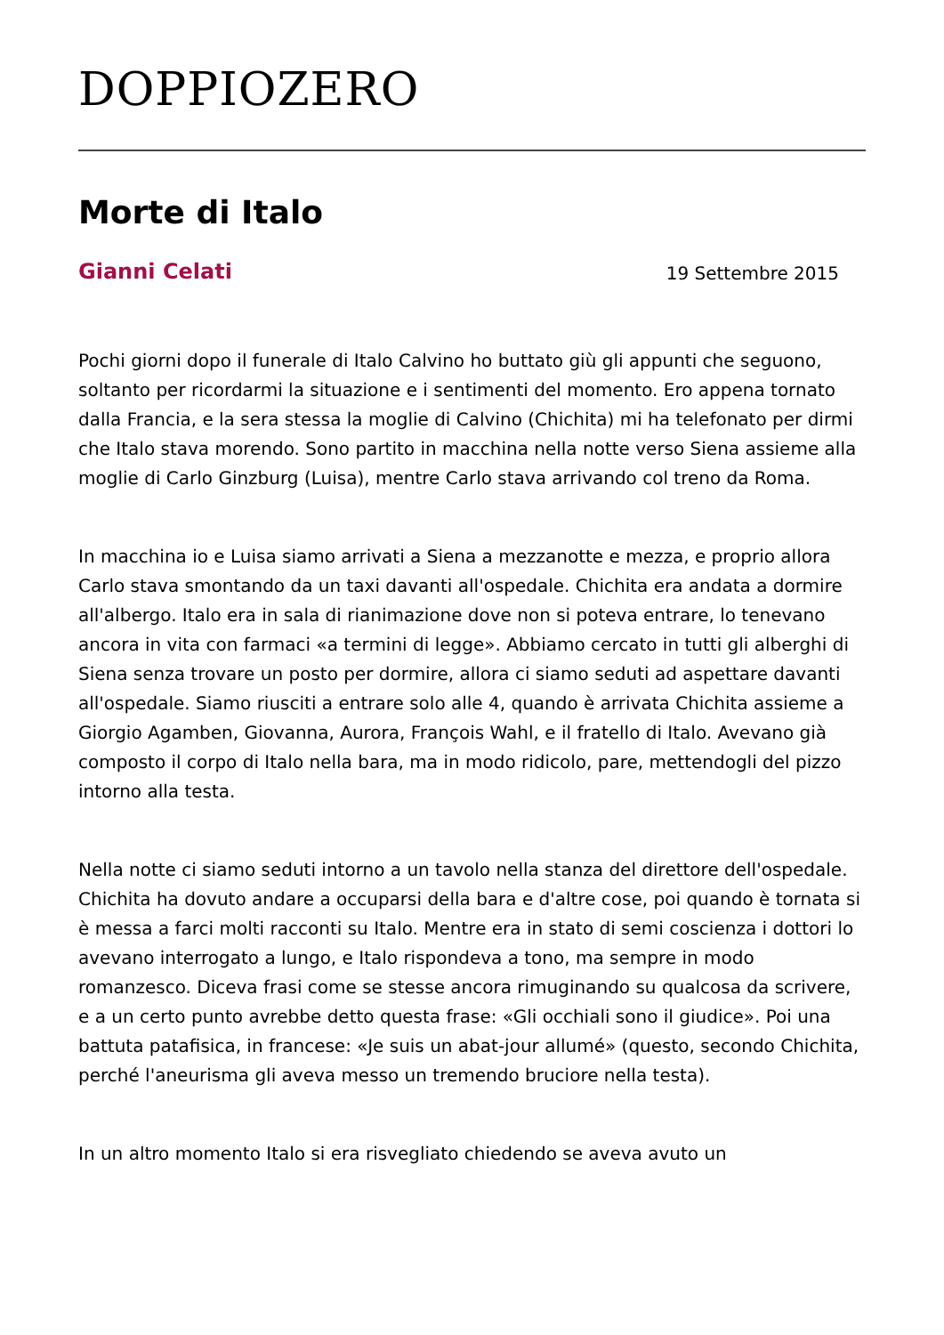DOPPIOZERO
Morte di Italo
Gianni Celati 19 Settembre 2015
Pochi giorni dopo il funerale di Italo Calvino ho buttato giù gli appunti che seguono, soltanto per ricordarmi la situazione e i sentimenti del momento. Ero appena tornato dalla Francia, e la sera stessa la moglie di Calvino (Chichita) mi ha telefonato per dirmi che Italo stava morendo. Sono partito in macchina nella notte verso Siena assieme alla moglie di Carlo Ginzburg (Luisa), mentre Carlo stava arrivando col treno da Roma.
In macchina io e Luisa siamo arrivati a Siena a mezzanotte e mezza, e proprio allora Carlo stava smontando da un taxi davanti all'ospedale. Chichita era andata a dormire all'albergo. Italo era in sala di rianimazione dove non si poteva entrare, lo tenevano ancora in vita con farmaci «a termini di legge». Abbiamo cercato in tutti gli alberghi di Siena senza trovare un posto per dormire, allora ci siamo seduti ad aspettare davanti all'ospedale. Siamo riusciti a entrare solo alle 4, quando è arrivata Chichita assieme a Giorgio Agamben, Giovanna, Aurora, François Wahl, e il fratello di Italo. Avevano già composto il corpo di Italo nella bara, ma in modo ridicolo, pare, mettendogli del pizzo intorno alla testa.
Nella notte ci siamo seduti intorno a un tavolo nella stanza del direttore dell'ospedale. Chichita ha dovuto andare a occuparsi della bara e d'altre cose, poi quando è tornata si è messa a farci molti racconti su Italo. Mentre era in stato di semi coscienza i dottori lo avevano interrogato a lungo, e Italo rispondeva a tono, ma sempre in modo romanzesco. Diceva frasi come se stesse ancora rimuginando su qualcosa da scrivere, e a un certo punto avrebbe detto questa frase: «Gli occhiali sono il giudice». Poi una battuta patafisica, in francese: «Je suis un abat-jour allumé» (questo, secondo Chichita, perché l'aneurisma gli aveva messo un tremendo bruciore nella testa).
In un altro momento Italo si era risvegliato chiedendo se aveva avuto un